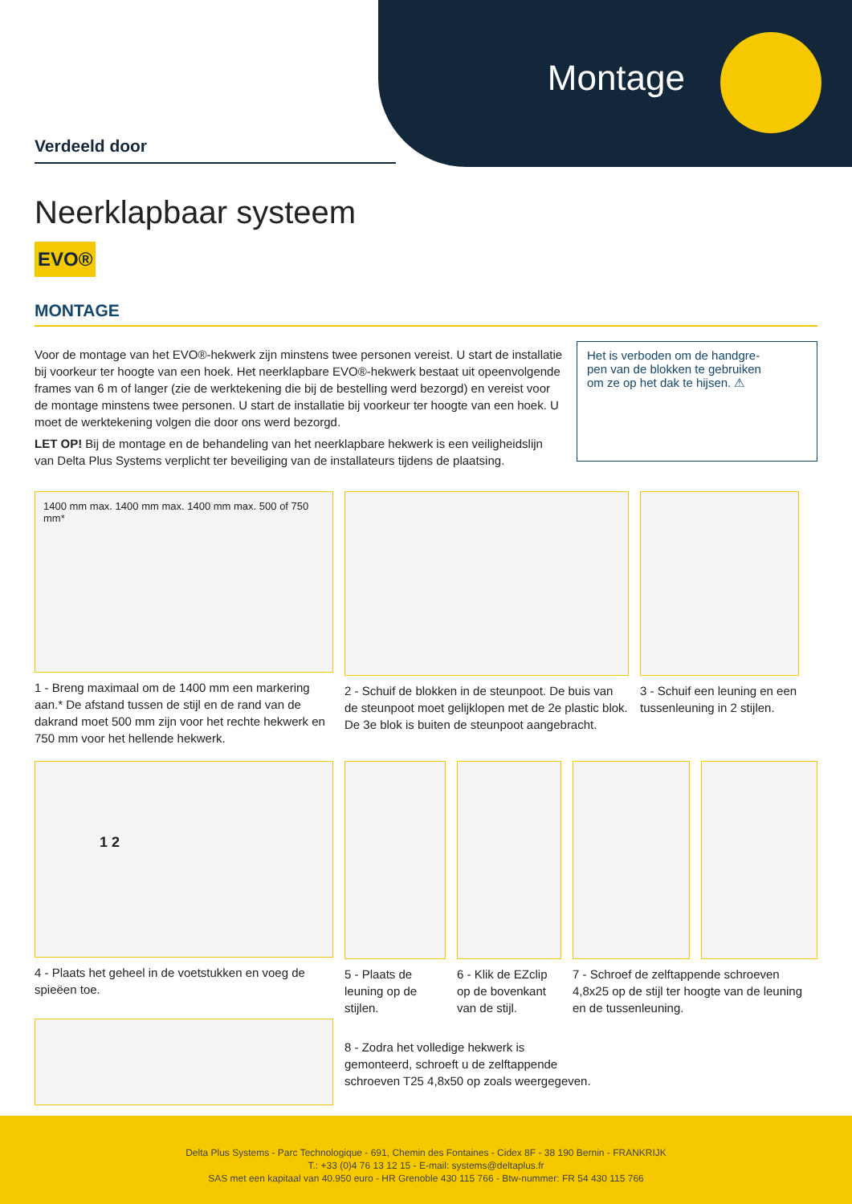Montage
Verdeeld door
Neerklapbaar systeem
EVO®
MONTAGE
Voor de montage van het EVO®-hekwerk zijn minstens twee personen vereist. U start de installatie bij voorkeur ter hoogte van een hoek. Het neerklapbare EVO®-hekwerk bestaat uit opeenvolgende frames van 6 m of langer (zie de werktekening die bij de bestelling werd bezorgd) en vereist voor de montage minstens twee personen. U start de installatie bij voorkeur ter hoogte van een hoek. U moet de werktekening volgen die door ons werd bezorgd.
LET OP! Bij de montage en de behandeling van het neerklapbare hekwerk is een veiligheidslijn van Delta Plus Systems verplicht ter beveiliging van de installateurs tijdens de plaatsing.
Het is verboden om de handgre-
pen van de blokken te gebruiken
om ze op het dak te hijsen. ⚠
1400 mm max. 1400 mm max. 1400 mm max. 500 of 750 mm*
1 - Breng maximaal om de 1400 mm een markering aan.* De afstand tussen de stijl en de rand van de dakrand moet 500 mm zijn voor het rechte hekwerk en 750 mm voor het hellende hekwerk.
2 - Schuif de blokken in de steunpoot. De buis van de steunpoot moet gelijklopen met de 2e plastic blok. De 3e blok is buiten de steunpoot aangebracht.
3 - Schuif een leuning en een tussenleuning in 2 stijlen.
1 2
4 - Plaats het geheel in de voetstukken en voeg de spieëen toe.
5 - Plaats de leuning op de stijlen.
6 - Klik de EZclip op de bovenkant van de stijl.
7 - Schroef de zelftappende schroeven 4,8x25 op de stijl ter hoogte van de leuning en de tussenleuning.
8 - Zodra het volledige hekwerk is gemonteerd, schroeft u de zelftappende schroeven T25 4,8x50 op zoals weergegeven.
Delta Plus Systems - Parc Technologique - 691, Chemin des Fontaines - Cidex 8F - 38 190 Bernin - FRANKRIJK
T.: +33 (0)4 76 13 12 15 - E-mail: systems@deltaplus.fr
SAS met een kapitaal van 40.950 euro - HR Grenoble 430 115 766 - Btw-nummer: FR 54 430 115 766